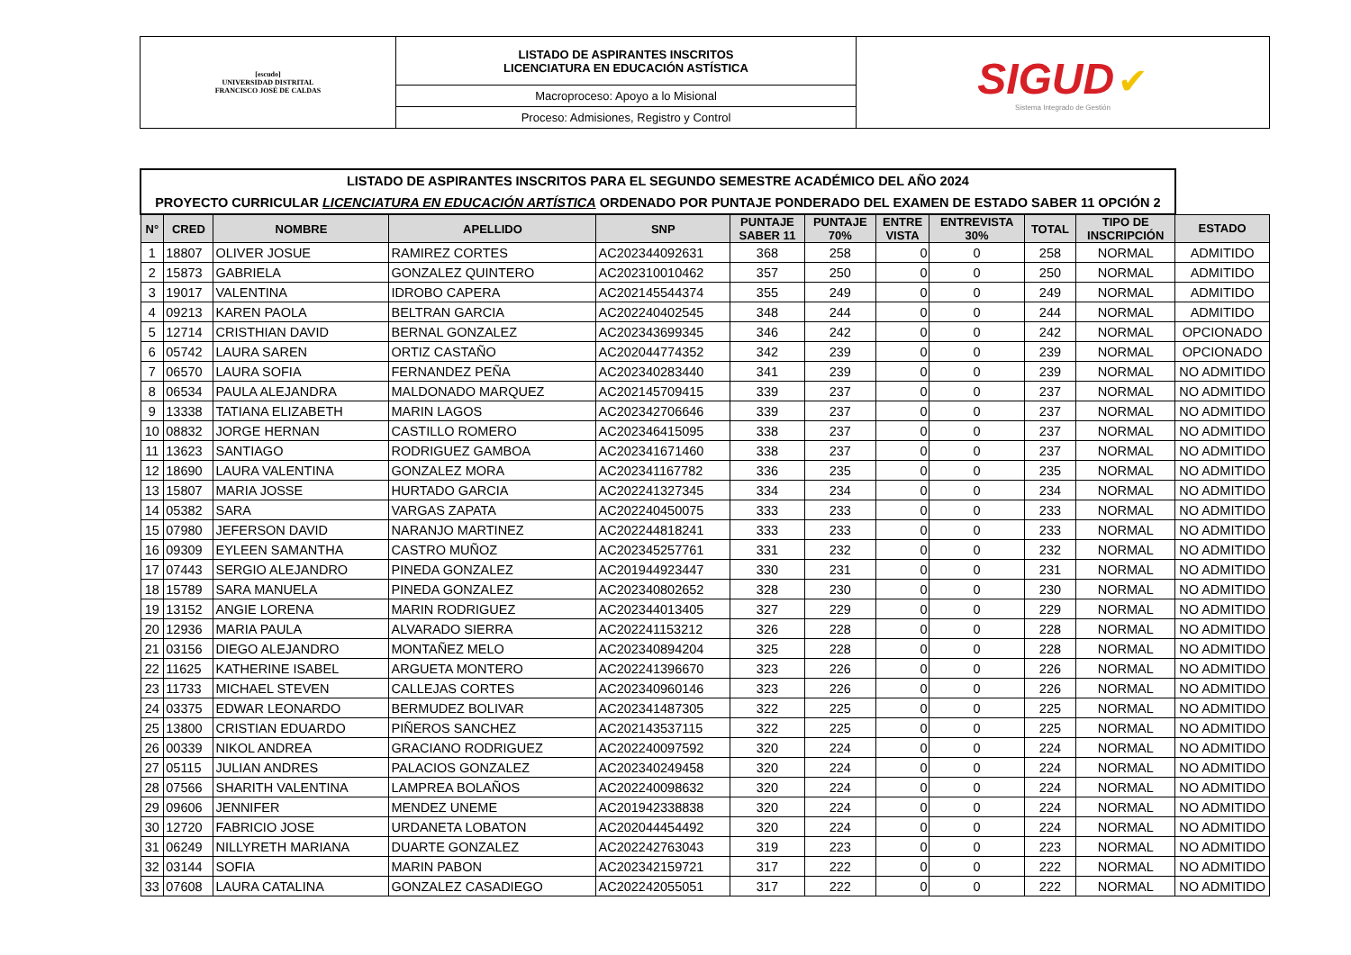| [escudo] UNIVERSIDAD DISTRITAL FRANCISCO JOSÉ DE CALDAS | LISTADO DE ASPIRANTES INSCRITOS LICENCIATURA EN EDUCACIÓN ASTÍSTICA | SIGUD ✔ Sistema Integrado de Gestión |
| | Macroproceso: Apoyo a lo Misional | |
| | Proceso: Admisiones, Registro y Control | |
| LISTADO DE ASPIRANTES INSCRITOS PARA EL SEGUNDO SEMESTRE ACADÉMICO DEL AÑO 2024 PROYECTO CURRICULAR LICENCIATURA EN EDUCACIÓN ARTÍSTICA ORDENADO POR PUNTAJE PONDERADO DEL EXAMEN DE ESTADO SABER 11 OPCIÓN 2 | | | | | | | | | | | |
| N° | CRED | NOMBRE | APELLIDO | SNP | PUNTAJE SABER 11 | PUNTAJE 70% | ENTRE VISTA | ENTREVISTA 30% | TOTAL | TIPO DE INSCRIPCIÓN | ESTADO |
| 1 | 18807 | OLIVER JOSUE | RAMIREZ CORTES | AC202344092631 | 368 | 258 | 0 | 0 | 258 | NORMAL | ADMITIDO |
| 2 | 15873 | GABRIELA | GONZALEZ QUINTERO | AC202310010462 | 357 | 250 | 0 | 0 | 250 | NORMAL | ADMITIDO |
| 3 | 19017 | VALENTINA | IDROBO CAPERA | AC202145544374 | 355 | 249 | 0 | 0 | 249 | NORMAL | ADMITIDO |
| 4 | 09213 | KAREN PAOLA | BELTRAN GARCIA | AC202240402545 | 348 | 244 | 0 | 0 | 244 | NORMAL | ADMITIDO |
| 5 | 12714 | CRISTHIAN DAVID | BERNAL GONZALEZ | AC202343699345 | 346 | 242 | 0 | 0 | 242 | NORMAL | OPCIONADO |
| 6 | 05742 | LAURA SAREN | ORTIZ CASTAÑO | AC202044774352 | 342 | 239 | 0 | 0 | 239 | NORMAL | OPCIONADO |
| 7 | 06570 | LAURA SOFIA | FERNANDEZ PEÑA | AC202340283440 | 341 | 239 | 0 | 0 | 239 | NORMAL | NO ADMITIDO |
| 8 | 06534 | PAULA ALEJANDRA | MALDONADO MARQUEZ | AC202145709415 | 339 | 237 | 0 | 0 | 237 | NORMAL | NO ADMITIDO |
| 9 | 13338 | TATIANA ELIZABETH | MARIN LAGOS | AC202342706646 | 339 | 237 | 0 | 0 | 237 | NORMAL | NO ADMITIDO |
| 10 | 08832 | JORGE HERNAN | CASTILLO ROMERO | AC202346415095 | 338 | 237 | 0 | 0 | 237 | NORMAL | NO ADMITIDO |
| 11 | 13623 | SANTIAGO | RODRIGUEZ GAMBOA | AC202341671460 | 338 | 237 | 0 | 0 | 237 | NORMAL | NO ADMITIDO |
| 12 | 18690 | LAURA VALENTINA | GONZALEZ MORA | AC202341167782 | 336 | 235 | 0 | 0 | 235 | NORMAL | NO ADMITIDO |
| 13 | 15807 | MARIA JOSSE | HURTADO GARCIA | AC202241327345 | 334 | 234 | 0 | 0 | 234 | NORMAL | NO ADMITIDO |
| 14 | 05382 | SARA | VARGAS ZAPATA | AC202240450075 | 333 | 233 | 0 | 0 | 233 | NORMAL | NO ADMITIDO |
| 15 | 07980 | JEFERSON DAVID | NARANJO MARTINEZ | AC202244818241 | 333 | 233 | 0 | 0 | 233 | NORMAL | NO ADMITIDO |
| 16 | 09309 | EYLEEN SAMANTHA | CASTRO MUÑOZ | AC202345257761 | 331 | 232 | 0 | 0 | 232 | NORMAL | NO ADMITIDO |
| 17 | 07443 | SERGIO ALEJANDRO | PINEDA GONZALEZ | AC201944923447 | 330 | 231 | 0 | 0 | 231 | NORMAL | NO ADMITIDO |
| 18 | 15789 | SARA MANUELA | PINEDA GONZALEZ | AC202340802652 | 328 | 230 | 0 | 0 | 230 | NORMAL | NO ADMITIDO |
| 19 | 13152 | ANGIE LORENA | MARIN RODRIGUEZ | AC202344013405 | 327 | 229 | 0 | 0 | 229 | NORMAL | NO ADMITIDO |
| 20 | 12936 | MARIA PAULA | ALVARADO SIERRA | AC202241153212 | 326 | 228 | 0 | 0 | 228 | NORMAL | NO ADMITIDO |
| 21 | 03156 | DIEGO ALEJANDRO | MONTAÑEZ MELO | AC202340894204 | 325 | 228 | 0 | 0 | 228 | NORMAL | NO ADMITIDO |
| 22 | 11625 | KATHERINE ISABEL | ARGUETA MONTERO | AC202241396670 | 323 | 226 | 0 | 0 | 226 | NORMAL | NO ADMITIDO |
| 23 | 11733 | MICHAEL STEVEN | CALLEJAS CORTES | AC202340960146 | 323 | 226 | 0 | 0 | 226 | NORMAL | NO ADMITIDO |
| 24 | 03375 | EDWAR LEONARDO | BERMUDEZ BOLIVAR | AC202341487305 | 322 | 225 | 0 | 0 | 225 | NORMAL | NO ADMITIDO |
| 25 | 13800 | CRISTIAN EDUARDO | PIÑEROS SANCHEZ | AC202143537115 | 322 | 225 | 0 | 0 | 225 | NORMAL | NO ADMITIDO |
| 26 | 00339 | NIKOL ANDREA | GRACIANO RODRIGUEZ | AC202240097592 | 320 | 224 | 0 | 0 | 224 | NORMAL | NO ADMITIDO |
| 27 | 05115 | JULIAN ANDRES | PALACIOS GONZALEZ | AC202340249458 | 320 | 224 | 0 | 0 | 224 | NORMAL | NO ADMITIDO |
| 28 | 07566 | SHARITH VALENTINA | LAMPREA BOLAÑOS | AC202240098632 | 320 | 224 | 0 | 0 | 224 | NORMAL | NO ADMITIDO |
| 29 | 09606 | JENNIFER | MENDEZ UNEME | AC201942338838 | 320 | 224 | 0 | 0 | 224 | NORMAL | NO ADMITIDO |
| 30 | 12720 | FABRICIO JOSE | URDANETA LOBATON | AC202044454492 | 320 | 224 | 0 | 0 | 224 | NORMAL | NO ADMITIDO |
| 31 | 06249 | NILLYRETH MARIANA | DUARTE GONZALEZ | AC202242763043 | 319 | 223 | 0 | 0 | 223 | NORMAL | NO ADMITIDO |
| 32 | 03144 | SOFIA | MARIN PABON | AC202342159721 | 317 | 222 | 0 | 0 | 222 | NORMAL | NO ADMITIDO |
| 33 | 07608 | LAURA CATALINA | GONZALEZ CASADIEGO | AC202242055051 | 317 | 222 | 0 | 0 | 222 | NORMAL | NO ADMITIDO |